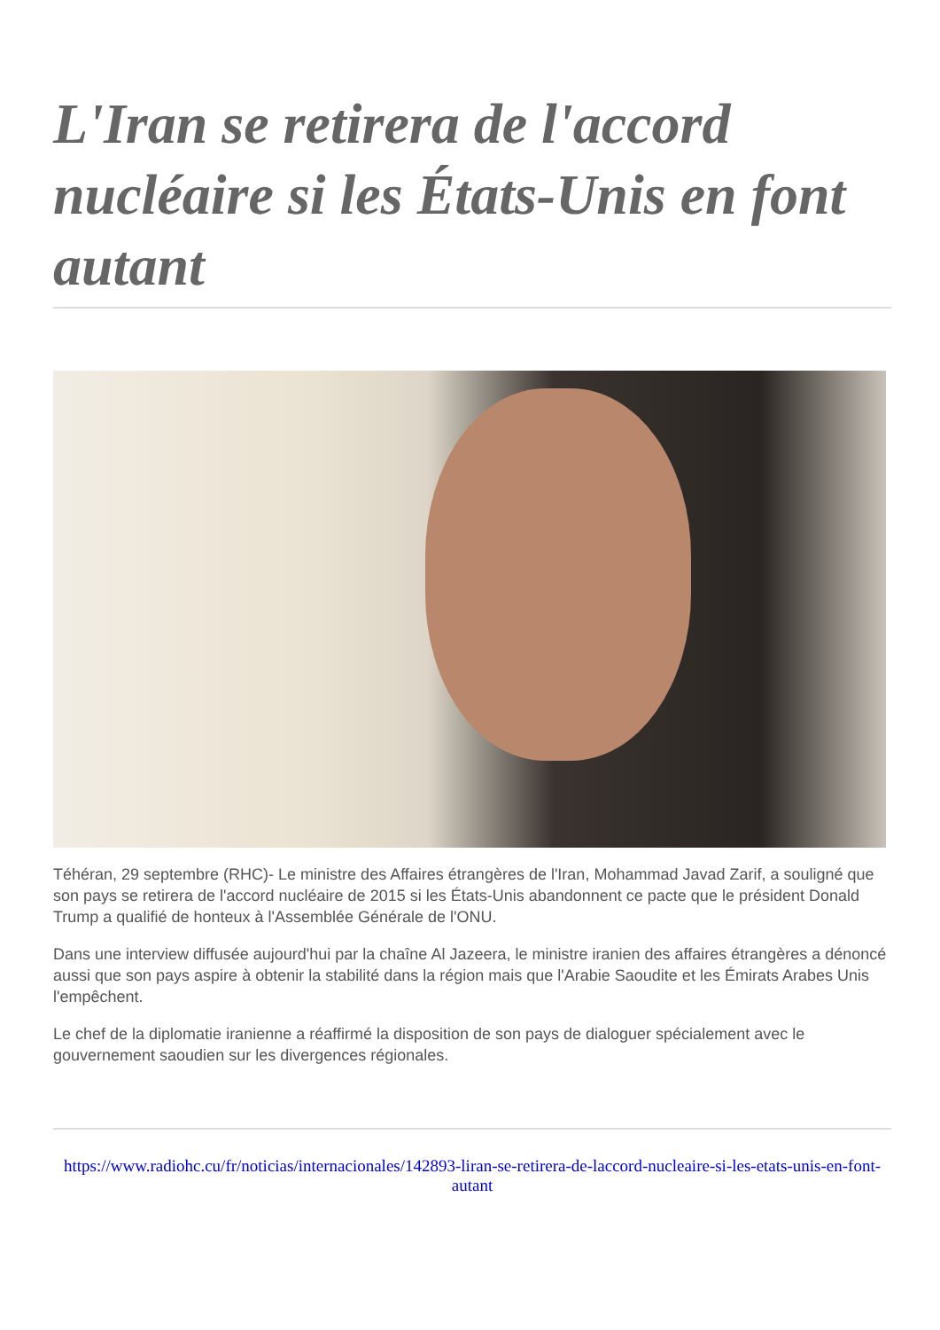L'Iran se retirera de l'accord nucléaire si les États-Unis en font autant
Téhéran, 29 septembre (RHC)- Le ministre des Affaires étrangères de l'Iran, Mohammad Javad Zarif, a souligné que son pays se retirera de l'accord nucléaire de 2015 si les États-Unis abandonnent ce pacte que le président Donald Trump a qualifié de honteux à l'Assemblée Générale de l'ONU.
Dans une interview diffusée aujourd'hui par la chaîne Al Jazeera, le ministre iranien des affaires étrangères a dénoncé aussi que son pays aspire à obtenir la stabilité dans la région mais que l'Arabie Saoudite et les Émirats Arabes Unis l'empêchent.
Le chef de la diplomatie iranienne a réaffirmé la disposition de son pays de dialoguer spécialement avec le gouvernement saoudien sur les divergences régionales.
https://www.radiohc.cu/fr/noticias/internacionales/142893-liran-se-retirera-de-laccord-nucleaire-si-les-etats-unis-en-font-autant